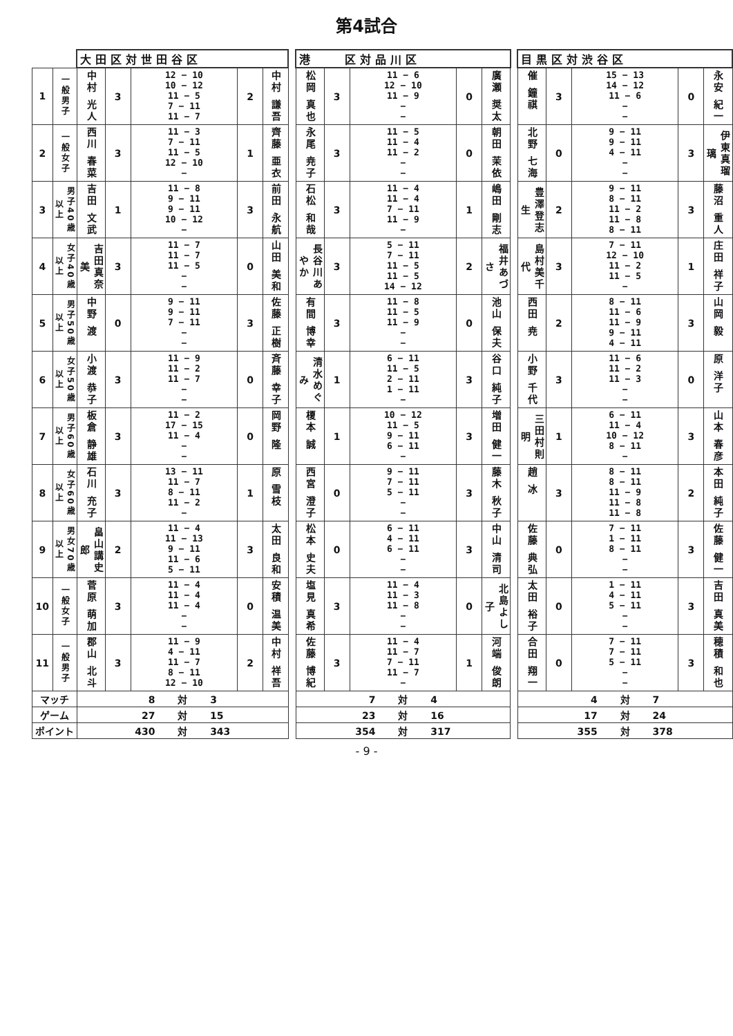第4試合
| | | 大田区対世田谷区 | | | | | | 港 区対品川区 | | | | | | 目黒区対渋谷区 | | | | |
| 1 | 一般男子 | 中村 光人 | 3 | 12 − 10 10 − 12 11 − 5 7 − 11 11 − 7 | 2 | 中村 謙吾 | | 松岡 真也 | 3 | 11 − 6 12 − 10 11 − 9 − − | 0 | 廣瀬 奨太 | | 催 鐘祺 | 3 | 15 − 13 14 − 12 11 − 6 − − | 0 | 永安 紀一 |
| 2 | 一般女子 | 西川 春菜 | 3 | 11 − 3 7 − 11 11 − 5 12 − 10 − | 1 | 齊藤 亜衣 | | 永尾 尭子 | 3 | 11 − 5 11 − 4 11 − 2 − − | 0 | 朝田 茉依 | | 北野 七海 | 0 | 9 − 11 9 − 11 4 − 11 − − | 3 | 伊東真瑠璃 |
| 3 | 男子40歳以上 | 吉田 文武 | 1 | 11 − 8 9 − 11 9 − 11 10 − 12 − | 3 | 前田 永航 | | 石松 和哉 | 3 | 11 − 4 11 − 4 7 − 11 11 − 9 − | 1 | 嶋田 剛志 | | 豊澤登志生 | 2 | 9 − 11 8 − 11 11 − 2 11 − 8 8 − 11 | 3 | 藤沼 重人 |
| 4 | 女子40歳以上 | 吉田真奈美 | 3 | 11 − 7 11 − 7 11 − 5 − − | 0 | 山田 美和 | | 長谷川あやか | 3 | 5 − 11 7 − 11 11 − 5 11 − 5 14 − 12 | 2 | 福井あづさ | | 島村美千代 | 3 | 7 − 11 12 − 10 11 − 2 11 − 5 − | 1 | 庄田 祥子 |
| 5 | 男子50歳以上 | 中野 渡 | 0 | 9 − 11 9 − 11 7 − 11 − − | 3 | 佐藤 正樹 | | 有間 博幸 | 3 | 11 − 8 11 − 5 11 − 9 − − | 0 | 池山 保夫 | | 西田 尭 | 2 | 8 − 11 11 − 6 11 − 9 9 − 11 4 − 11 | 3 | 山岡 毅 |
| 6 | 女子50歳以上 | 小渡 恭子 | 3 | 11 − 9 11 − 2 11 − 7 − − | 0 | 斉藤 幸子 | | 清水めぐみ | 1 | 6 − 11 11 − 5 2 − 11 1 − 11 − | 3 | 谷口 純子 | | 小野 千代 | 3 | 11 − 6 11 − 2 11 − 3 − − | 0 | 原 洋子 |
| 7 | 男子60歳以上 | 板倉 静雄 | 3 | 11 − 2 17 − 15 11 − 4 − − | 0 | 岡野 隆 | | 榎本 誠 | 1 | 10 − 12 11 − 5 9 − 11 6 − 11 − | 3 | 増田 健一 | | 三田村則明 | 1 | 6 − 11 11 − 4 10 − 12 8 − 11 − | 3 | 山本 春彦 |
| 8 | 女子60歳以上 | 石川 充子 | 3 | 13 − 11 11 − 7 8 − 11 11 − 2 − | 1 | 原 雪枝 | | 西宮 澄子 | 0 | 9 − 11 7 − 11 5 − 11 − − | 3 | 藤木 秋子 | | 趙 冰 | 3 | 8 − 11 8 − 11 11 − 9 11 − 8 11 − 8 | 2 | 本田 純子 |
| 9 | 男女70歳以上 | 畠山講史郎 | 2 | 11 − 4 11 − 13 9 − 11 11 − 6 5 − 11 | 3 | 太田 良和 | | 松本 史夫 | 0 | 6 − 11 4 − 11 6 − 11 − − | 3 | 中山 清司 | | 佐藤 典弘 | 0 | 7 − 11 1 − 11 8 − 11 − − | 3 | 佐藤 健一 |
| 10 | 一般女子 | 菅原 萌加 | 3 | 11 − 4 11 − 4 11 − 4 − − | 0 | 安積 温美 | | 塩見 真希 | 3 | 11 − 4 11 − 3 11 − 8 − − | 0 | 北島よし子 | | 太田 裕子 | 0 | 1 − 11 4 − 11 5 − 11 − − | 3 | 吉田 真美 |
| 11 | 一般男子 | 郡山 北斗 | 3 | 11 − 9 4 − 11 11 − 7 8 − 11 12 − 10 | 2 | 中村 祥吾 | | 佐藤 博紀 | 3 | 11 − 4 11 − 7 7 − 11 11 − 7 − | 1 | 河端 俊朗 | | 合田 翔一 | 0 | 7 − 11 7 − 11 5 − 11 − − | 3 | 穂積 和也 |
| マッチ | | 8 対 3 | | | | | | 7 対 4 | | | | | | 4 対 7 | | | | |
| ゲーム | | 27 対 15 | | | | | | 23 対 16 | | | | | | 17 対 24 | | | | |
| ポイント | | 430 対 343 | | | | | | 354 対 317 | | | | | | 355 対 378 | | | | |
- 9 -